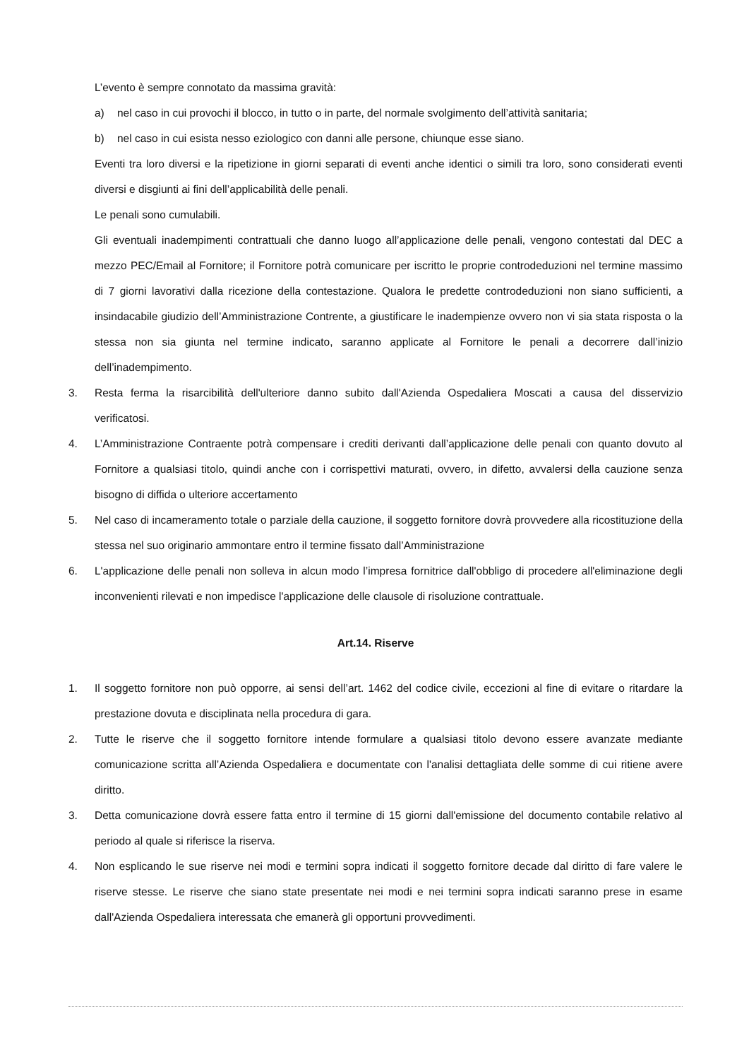L’evento è sempre connotato da massima gravità:
a) nel caso in cui provochi il blocco, in tutto o in parte, del normale svolgimento dell’attività sanitaria;
b) nel caso in cui esista nesso eziologico con danni alle persone, chiunque esse siano.
Eventi tra loro diversi e la ripetizione in giorni separati di eventi anche identici o simili tra loro, sono considerati eventi diversi e disgiunti ai fini dell’applicabilità delle penali.
Le penali sono cumulabili.
Gli eventuali inadempimenti contrattuali che danno luogo all’applicazione delle penali, vengono contestati dal DEC a mezzo PEC/Email al Fornitore; il Fornitore potrà comunicare per iscritto le proprie controdeduzioni nel termine massimo di 7 giorni lavorativi dalla ricezione della contestazione. Qualora le predette controdeduzioni non siano sufficienti, a insindacabile giudizio dell’Amministrazione Contrente, a giustificare le inadempienze ovvero non vi sia stata risposta o la stessa non sia giunta nel termine indicato, saranno applicate al Fornitore le penali a decorrere dall’inizio dell’inadempimento.
3. Resta ferma la risarcibilità dell'ulteriore danno subito dall'Azienda Ospedaliera Moscati a causa del disservizio verificatosi.
4. L’Amministrazione Contraente potrà compensare i crediti derivanti dall’applicazione delle penali con quanto dovuto al Fornitore a qualsiasi titolo, quindi anche con i corrispettivi maturati, ovvero, in difetto, avvalersi della cauzione senza bisogno di diffida o ulteriore accertamento
5. Nel caso di incameramento totale o parziale della cauzione, il soggetto fornitore dovrà provvedere alla ricostituzione della stessa nel suo originario ammontare entro il termine fissato dall’Amministrazione
6. L'applicazione delle penali non solleva in alcun modo l’impresa fornitrice dall'obbligo di procedere all'eliminazione degli inconvenienti rilevati e non impedisce l'applicazione delle clausole di risoluzione contrattuale.
Art.14. Riserve
1. Il soggetto fornitore non può opporre, ai sensi dell’art. 1462 del codice civile, eccezioni al fine di evitare o ritardare la prestazione dovuta e disciplinata nella procedura di gara.
2. Tutte le riserve che il soggetto fornitore intende formulare a qualsiasi titolo devono essere avanzate mediante comunicazione scritta all’Azienda Ospedaliera e documentate con l'analisi dettagliata delle somme di cui ritiene avere diritto.
3. Detta comunicazione dovrà essere fatta entro il termine di 15 giorni dall'emissione del documento contabile relativo al periodo al quale si riferisce la riserva.
4. Non esplicando le sue riserve nei modi e termini sopra indicati il soggetto fornitore decade dal diritto di fare valere le riserve stesse. Le riserve che siano state presentate nei modi e nei termini sopra indicati saranno prese in esame dall'Azienda Ospedaliera interessata che emanerà gli opportuni provvedimenti.